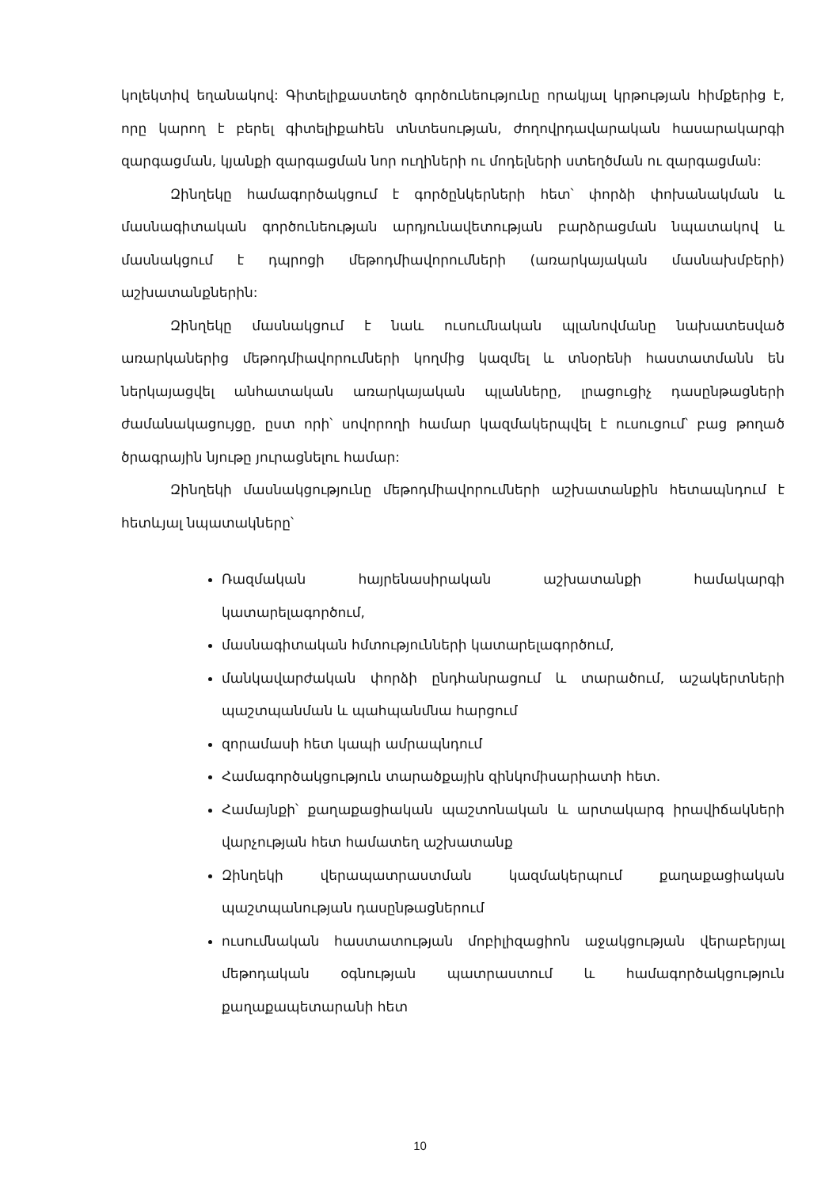կոլեկտիվ եղանակով: Գիտելիքաստեղծ գործունեությունը որակյալ կրթության հիմքերից է, որը կարող է բերել գիտելիքահեն տնտեսության, ժողովրդավարական հասարակարգի զարգացման, կյանքի զարգացման նոր ուղիների ու մոդելների ստեղծման ու զարգացման:
Զինղեկը համագործակցում է գործընկերների հետ՝ փորձի փոխանակման և մասնագիտական գործունեության արդյունավետության բարձրացման նպատակով և մասնակցում է դպրոցի մեթոդմիավորումների (առարկայական մասնախմբերի) աշխատանքներին:
Զինղեկը մասնակցում է նաև ուսումնական պլանովմանը նախատեսված առարկաներից մեթոդմիավորումների կողմից կազմել և տնօրենի հաստատմանն են ներկայացվել անհատական առարկայական պլանները, լրացուցիչ դասընթացների ժամանակացույցը, ըստ որի՝ սովորողի համար կազմակերպվել է ուսուցում՝ բաց թողած ծրագրային նյութը յուրացնելու համար:
Զինղեկի մասնակցությունը մեթոդմիավորումների աշխատանքին հետապնդում է հետևյալ նպատակները՝
Ռազմական հայրենասիրական աշխատանքի համակարգի կատարելագործում,
մասնագիտական հմտությունների կատարելագործում,
մանկավարժական փորձի ընդհանրացում և տարածում, աշակերտների պաշտպանման և պահպանմնա հարցում
զորամասի հետ կապի ամրապնդում
Համագործակցություն տարածքային զինկոմիսարիատի հետ.
Համայնքի՝ քաղաքացիական պաշտոնական և արտակարգ իրավիճակների վարչության հետ համատեղ աշխատանք
Զինղեկի վերապատրաստման կազմակերպում քաղաքացիական պաշտպանության դասընթացներում
ուսումնական հաստատության մոբիլիզացիոն աջակցության վերաբերյալ մեթոդական օգնության պատրաստում և համագործակցություն քաղաքապետարանի հետ
10